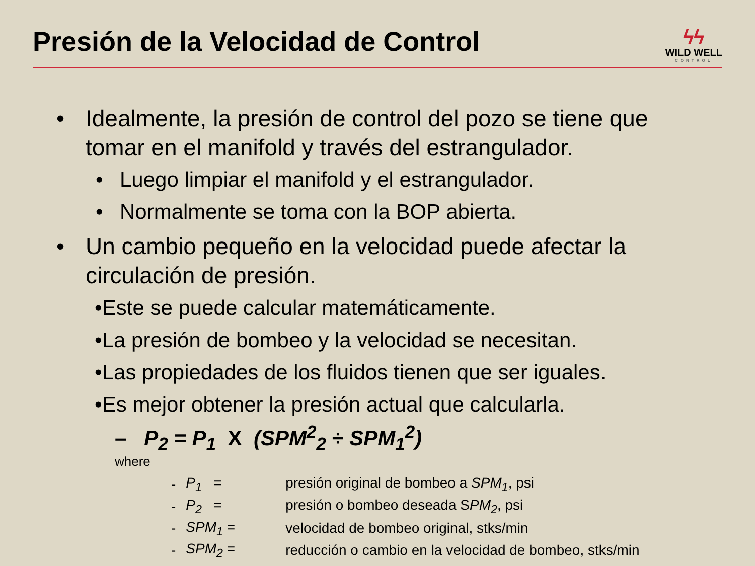Presión de la Velocidad de Control
ϟϟ
WILD WELL
CONTROL
• Idealmente, la presión de control del pozo se tiene que tomar en el manifold y través del estrangulador.
• Luego limpiar el manifold y el estrangulador.
• Normalmente se toma con la BOP abierta.
• Un cambio pequeño en la velocidad puede afectar la circulación de presión.
•Este se puede calcular matemáticamente.
•La presión de bombeo y la velocidad se necesitan.
•Las propiedades de los fluidos tienen que ser iguales.
•Es mejor obtener la presión actual que calcularla.
– P<sub>2</sub> = P<sub>1</sub> X (SPM<sup>2</sup><sub>2</sub> ÷ SPM<sub>1</sub><sup>2</sup>)
where
| - | P<sub>1</sub> = | presión original de bombeo a SPM<sub>1</sub> , psi |
| - | P<sub>2</sub> = | presión o bombeo deseada S PM<sub>2</sub> , psi |
| - | SPM<sub>1</sub> = | velocidad de bombeo original, stks/min |
| - | SPM<sub>2</sub> = | reducción o cambio en la velocidad de bombeo, stks/min |